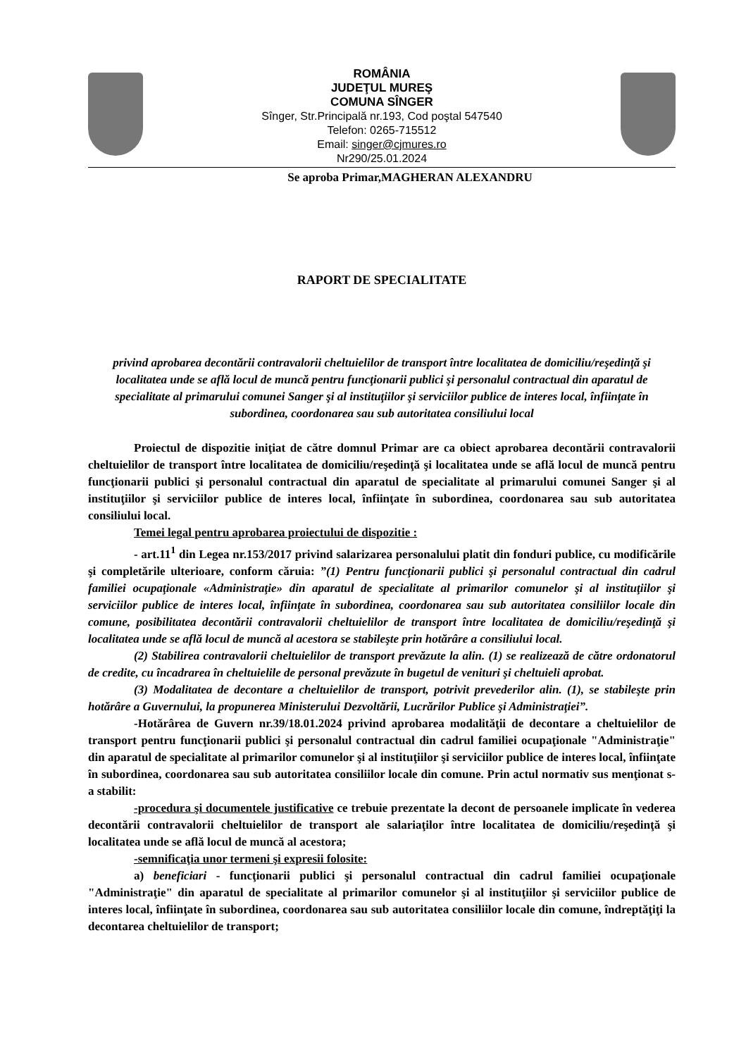ROMÂNIA
JUDEŢUL MUREŞ
COMUNA SÎNGER
Sînger, Str.Principală nr.193, Cod poştal 547540
Telefon: 0265-715512
Email: singer@cjmures.ro
Nr290/25.01.2024
Se aproba Primar,MAGHERAN ALEXANDRU
RAPORT DE SPECIALITATE
privind aprobarea decontării contravalorii cheltuielilor de transport între localitatea de domiciliu/reşedinţă şi localitatea unde se află locul de muncă pentru funcţionarii publici şi personalul contractual din aparatul de specialitate al primarului comunei Sanger şi al instituţiilor şi serviciilor publice de interes local, înfiinţate în subordinea, coordonarea sau sub autoritatea consiliului local
Proiectul de dispozitie iniţiat de către domnul Primar are ca obiect aprobarea decontării contravalorii cheltuielilor de transport între localitatea de domiciliu/reşedinţă şi localitatea unde se află locul de muncă pentru funcţionarii publici şi personalul contractual din aparatul de specialitate al primarului comunei Sanger şi al instituţiilor şi serviciilor publice de interes local, înfiinţate în subordinea, coordonarea sau sub autoritatea consiliului local.
Temei legal pentru aprobarea proiectului de dispozitie :
- art.11<sup>1</sup> din Legea nr.153/2017 privind salarizarea personalului platit din fonduri publice, cu modificările şi completările ulterioare, conform căruia: ”(1) Pentru funcţionarii publici şi personalul contractual din cadrul familiei ocupaţionale «Administraţie» din aparatul de specialitate al primarilor comunelor şi al instituţiilor şi serviciilor publice de interes local, înfiinţate în subordinea, coordonarea sau sub autoritatea consiliilor locale din comune, posibilitatea decontării contravalorii cheltuielilor de transport între localitatea de domiciliu/reşedinţă şi localitatea unde se află locul de muncă al acestora se stabileşte prin hotărâre a consiliului local.
(2) Stabilirea contravalorii cheltuielilor de transport prevăzute la alin. (1) se realizează de către ordonatorul de credite, cu încadrarea în cheltuielile de personal prevăzute în bugetul de venituri şi cheltuieli aprobat.
(3) Modalitatea de decontare a cheltuielilor de transport, potrivit prevederilor alin. (1), se stabileşte prin hotărâre a Guvernului, la propunerea Ministerului Dezvoltării, Lucrărilor Publice şi Administraţiei”.
-Hotărârea de Guvern nr.39/18.01.2024 privind aprobarea modalităţii de decontare a cheltuielilor de transport pentru funcţionarii publici şi personalul contractual din cadrul familiei ocupaţionale "Administraţie" din aparatul de specialitate al primarilor comunelor şi al instituţiilor şi serviciilor publice de interes local, înfiinţate în subordinea, coordonarea sau sub autoritatea consiliilor locale din comune. Prin actul normativ sus menţionat s-a stabilit:
-procedura şi documentele justificative ce trebuie prezentate la decont de persoanele implicate în vederea decontării contravalorii cheltuielilor de transport ale salariaţilor între localitatea de domiciliu/reşedinţă şi localitatea unde se află locul de muncă al acestora;
-semnificaţia unor termeni şi expresii folosite:
a) beneficiari - funcţionarii publici şi personalul contractual din cadrul familiei ocupaţionale "Administraţie" din aparatul de specialitate al primarilor comunelor şi al instituţiilor şi serviciilor publice de interes local, înfiinţate în subordinea, coordonarea sau sub autoritatea consiliilor locale din comune, îndreptăţiţi la decontarea cheltuielilor de transport;